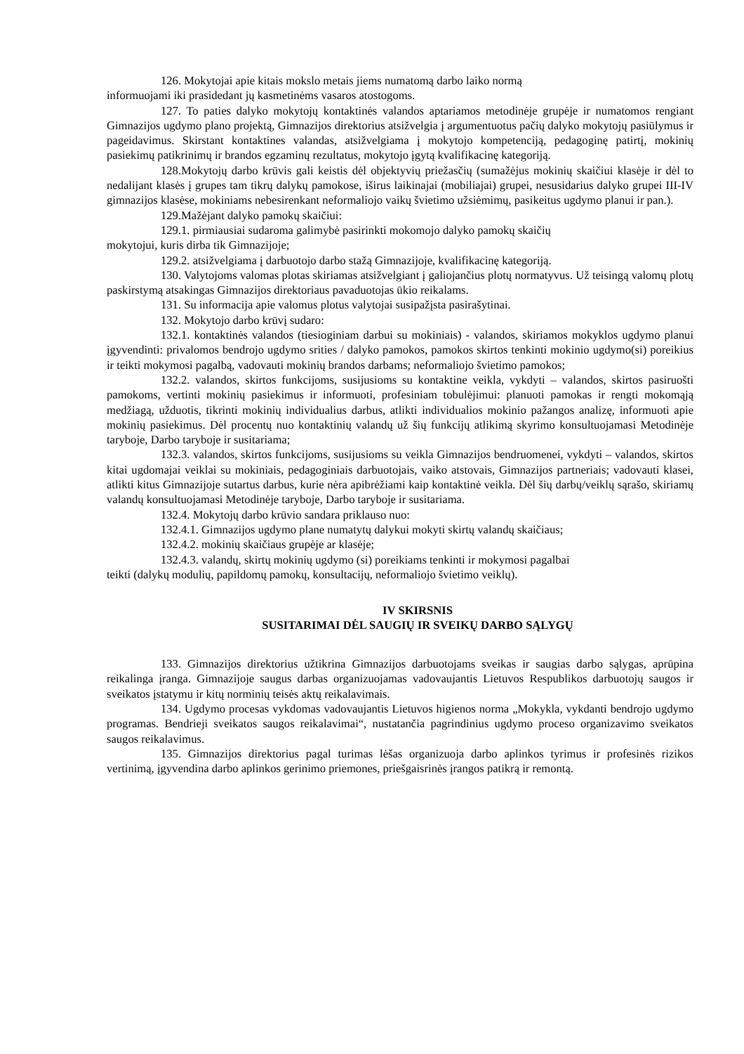126. Mokytojai apie kitais mokslo metais jiems numatomą darbo laiko normą
informuojami iki prasidedant jų kasmetinėms vasaros atostogoms.
127. To paties dalyko mokytojų kontaktinės valandos aptariamos metodinėje grupėje ir numatomos rengiant Gimnazijos ugdymo plano projektą, Gimnazijos direktorius atsižvelgia į argumentuotus pačių dalyko mokytojų pasiūlymus ir pageidavimus. Skirstant kontaktines valandas, atsižvelgiama į mokytojo kompetenciją, pedagoginę patirtį, mokinių pasiekimų patikrinimų ir brandos egzaminų rezultatus, mokytojo įgytą kvalifikacinę kategoriją.
128.Mokytojų darbo krūvis gali keistis dėl objektyvių priežasčių (sumažėjus mokinių skaičiui klasėje ir dėl to nedalijant klasės į grupes tam tikrų dalykų pamokose, iširus laikinajai (mobiliajai) grupei, nesusidarius dalyko grupei III-IV gimnazijos klasėse, mokiniams nebesirenkant neformaliojo vaikų švietimo užsiėmimų, pasikeitus ugdymo planui ir pan.).
129.Mažėjant dalyko pamokų skaičiui:
129.1. pirmiausiai sudaroma galimybė pasirinkti mokomojo dalyko pamokų skaičių
mokytojui, kuris dirba tik Gimnazijoje;
129.2. atsižvelgiama į darbuotojo darbo stažą Gimnazijoje, kvalifikacinę kategoriją.
130. Valytojoms valomas plotas skiriamas atsižvelgiant į galiojančius plotų normatyvus. Už teisingą valomų plotų paskirstymą atsakingas Gimnazijos direktoriaus pavaduotojas ūkio reikalams.
131. Su informacija apie valomus plotus valytojai susipažįsta pasirašytinai.
132. Mokytojo darbo krūvį sudaro:
132.1. kontaktinės valandos (tiesioginiam darbui su mokiniais) - valandos, skiriamos mokyklos ugdymo planui įgyvendinti: privalomos bendrojo ugdymo srities / dalyko pamokos, pamokos skirtos tenkinti mokinio ugdymo(si) poreikius ir teikti mokymosi pagalbą, vadovauti mokinių brandos darbams; neformaliojo švietimo pamokos;
132.2. valandos, skirtos funkcijoms, susijusioms su kontaktine veikla, vykdyti – valandos, skirtos pasiruošti pamokoms, vertinti mokinių pasiekimus ir informuoti, profesiniam tobulėjimui: planuoti pamokas ir rengti mokomąją medžiagą, užduotis, tikrinti mokinių individualius darbus, atlikti individualios mokinio pažangos analizę, informuoti apie mokinių pasiekimus. Dėl procentų nuo kontaktinių valandų už šių funkcijų atlikimą skyrimo konsultuojamasi Metodinėje taryboje, Darbo taryboje ir susitariama;
132.3. valandos, skirtos funkcijoms, susijusioms su veikla Gimnazijos bendruomenei, vykdyti – valandos, skirtos kitai ugdomajai veiklai su mokiniais, pedagoginiais darbuotojais, vaiko atstovais, Gimnazijos partneriais; vadovauti klasei, atlikti kitus Gimnazijoje sutartus darbus, kurie nėra apibrėžiami kaip kontaktinė veikla. Dėl šių darbų/veiklų sąrašo, skiriamų valandų konsultuojamasi Metodinėje taryboje, Darbo taryboje ir susitariama.
132.4. Mokytojų darbo krūvio sandara priklauso nuo:
132.4.1. Gimnazijos ugdymo plane numatytų dalykui mokyti skirtų valandų skaičiaus;
132.4.2. mokinių skaičiaus grupėje ar klasėje;
132.4.3. valandų, skirtų mokinių ugdymo (si) poreikiams tenkinti ir mokymosi pagalbai
teikti (dalykų modulių, papildomų pamokų, konsultacijų, neformaliojo švietimo veiklų).
IV SKIRSNIS
SUSITARIMAI DĖL SAUGIŲ IR SVEIKŲ DARBO SĄLYGŲ
133. Gimnazijos direktorius užtikrina Gimnazijos darbuotojams sveikas ir saugias darbo sąlygas, aprūpina reikalinga įranga. Gimnazijoje saugus darbas organizuojamas vadovaujantis Lietuvos Respublikos darbuotojų saugos ir sveikatos įstatymu ir kitų norminių teisės aktų reikalavimais.
134. Ugdymo procesas vykdomas vadovaujantis Lietuvos higienos norma „Mokykla, vykdanti bendrojo ugdymo programas. Bendrieji sveikatos saugos reikalavimai“, nustatančia pagrindinius ugdymo proceso organizavimo sveikatos saugos reikalavimus.
135. Gimnazijos direktorius pagal turimas lėšas organizuoja darbo aplinkos tyrimus ir profesinės rizikos vertinimą, įgyvendina darbo aplinkos gerinimo priemones, priešgaisrinės įrangos patikrą ir remontą.